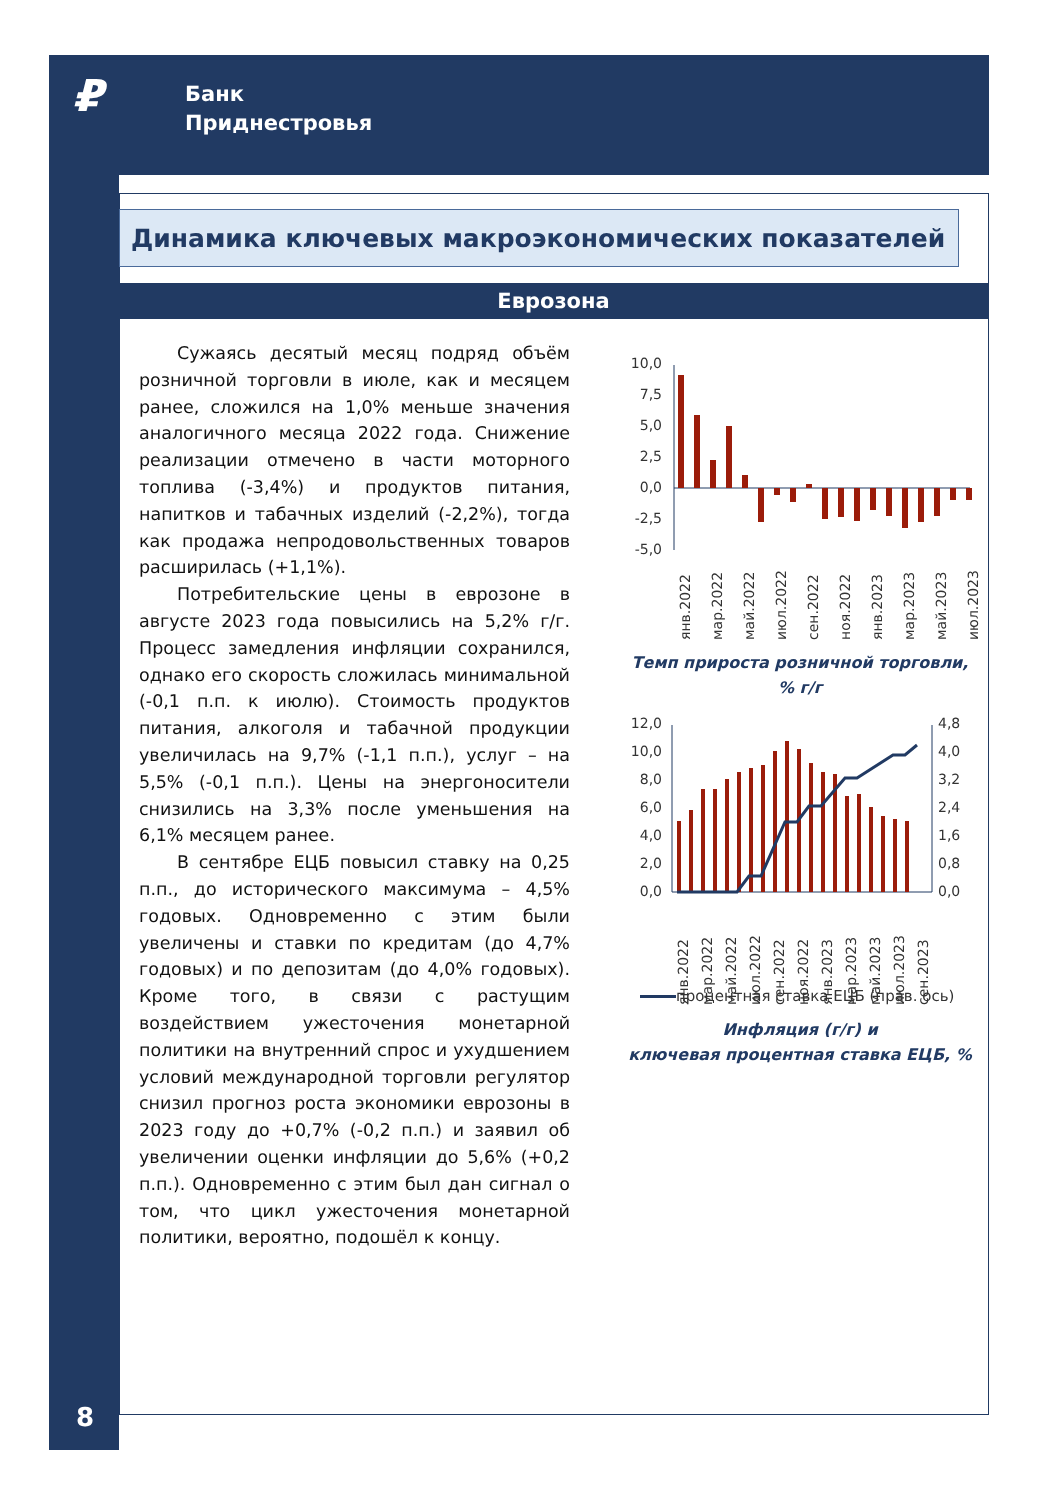₽
Банк
Приднестровья
Динамика ключевых макроэкономических показателей
Еврозона
Сужаясь десятый месяц подряд объём розничной торговли в июле, как и месяцем ранее, сложился на 1,0% меньше значения аналогичного месяца 2022 года. Снижение реализации отмечено в части моторного топлива (-3,4%) и продуктов питания, напитков и табачных изделий (-2,2%), тогда как продажа непродовольственных товаров расширилась (+1,1%).
Потребительские цены в еврозоне в августе 2023 года повысились на 5,2% г/г. Процесс замедления инфляции сохранился, однако его скорость сложилась минимальной (-0,1 п.п. к июлю). Стоимость продуктов питания, алкоголя и табачной продукции увеличилась на 9,7% (-1,1 п.п.), услуг – на 5,5% (-0,1 п.п.). Цены на энергоносители снизились на 3,3% после уменьшения на 6,1% месяцем ранее.
В сентябре ЕЦБ повысил ставку на 0,25 п.п., до исторического максимума – 4,5% годовых. Одновременно с этим были увеличены и ставки по кредитам (до 4,7% годовых) и по депозитам (до 4,0% годовых). Кроме того, в связи с растущим воздействием ужесточения монетарной политики на внутренний спрос и ухудшением условий международной торговли регулятор снизил прогноз роста экономики еврозоны в 2023 году до +0,7% (-0,2 п.п.) и заявил об увеличении оценки инфляции до 5,6% (+0,2 п.п.). Одновременно с этим был дан сигнал о том, что цикл ужесточения монетарной политики, вероятно, подошёл к концу.
10,0
7,5
5,0
2,5
0,0
-2,5
-5,0
янв.2022
мар.2022
май.2022
июл.2022
сен.2022
ноя.2022
янв.2023
мар.2023
май.2023
июл.2023
Темп прироста розничной торговли,
% г/г
12,0
10,0
8,0
6,0
4,0
2,0
0,0
4,8
4,0
3,2
2,4
1,6
0,8
0,0
янв.2022
мар.2022
май.2022
июл.2022
сен.2022
ноя.2022
янв.2023
мар.2023
май.2023
июл.2023
сен.2023
процентная ставка ЕЦБ (прав. ось)
Инфляция (г/г) и
ключевая процентная ставка ЕЦБ, %
8